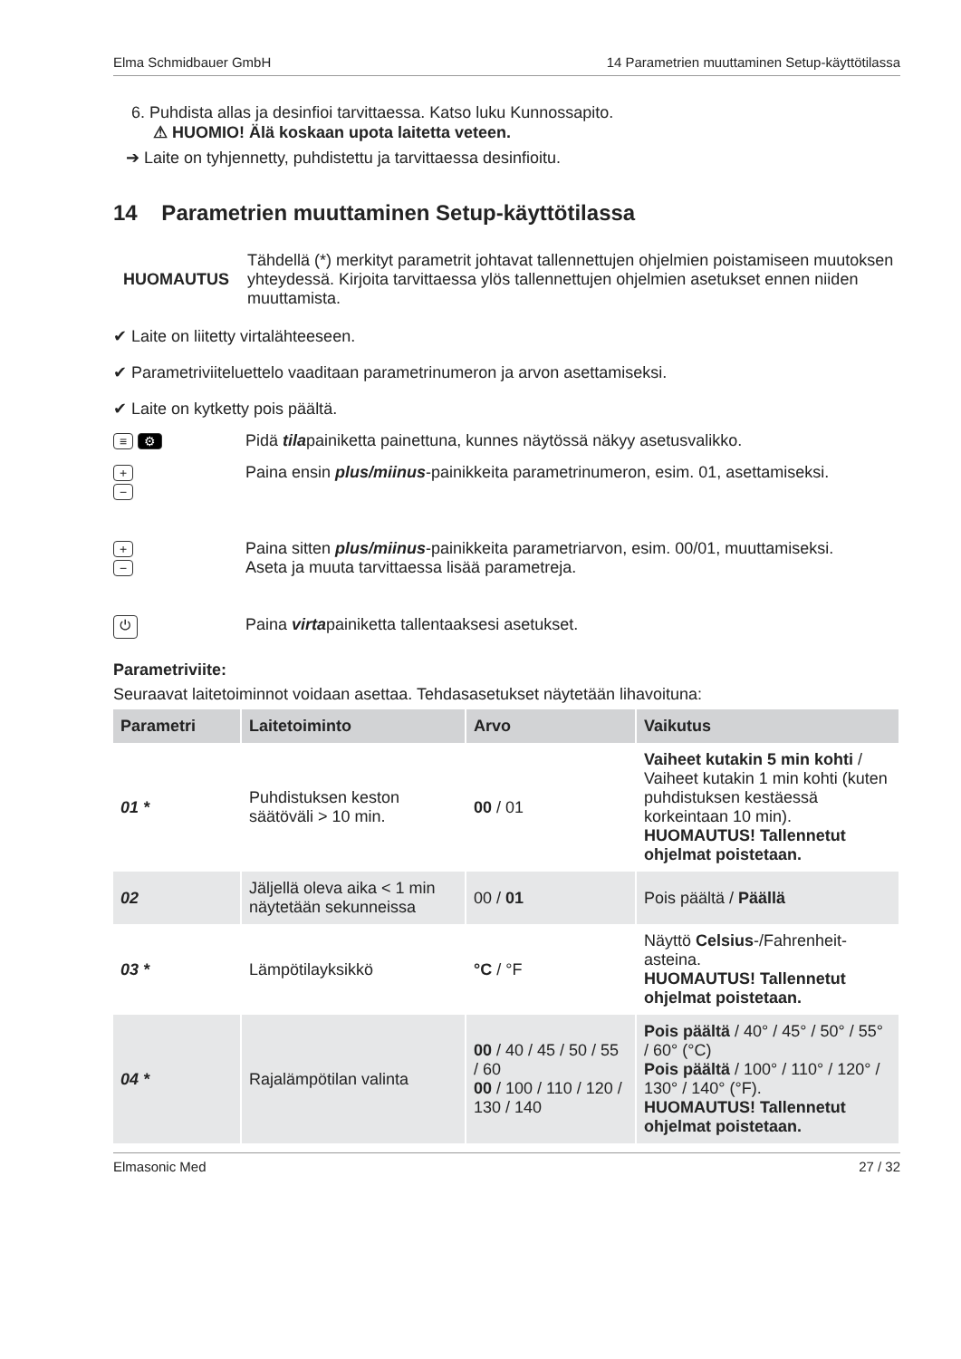Elma Schmidbauer GmbH 14 Parametrien muuttaminen Setup-käyttötilassa
6. Puhdista allas ja desinfioi tarvittaessa. Katso luku Kunnossapito.
⚠ HUOMIO! Älä koskaan upota laitetta veteen.
➔ Laite on tyhjennetty, puhdistettu ja tarvittaessa desinfioitu.
14 Parametrien muuttaminen Setup-käyttötilassa
HUOMAUTUS Tähdellä (*) merkityt parametrit johtavat tallennettujen ohjelmien poistamiseen muutoksen yhteydessä. Kirjoita tarvittaessa ylös tallennettujen ohjelmien asetukset ennen niiden muuttamista.
✔ Laite on liitetty virtalähteeseen.
✔ Parametriviiteluettelo vaaditaan parametrinumeron ja arvon asettamiseksi.
✔ Laite on kytketty pois päältä.
≡ ⚙
Pidä tilapainiketta painettuna, kunnes näytössä näkyy asetusvalikko.
+
−
Paina ensin plus/miinus-painikkeita parametrinumeron, esim. 01, asettamiseksi.
+
−
Paina sitten plus/miinus-painikkeita parametriarvon, esim. 00/01, muuttamiseksi.
Aseta ja muuta tarvittaessa lisää parametreja.
⏻
Paina virtapainiketta tallentaaksesi asetukset.
Parametriviite:
Seuraavat laitetoiminnot voidaan asettaa. Tehdasasetukset näytetään lihavoituna:
| Parametri | Laitetoiminto | Arvo | Vaikutus |
| --- | --- | --- | --- |
| 01 * | Puhdistuksen keston säätöväli > 10 min. | 00 / 01 | Vaiheet kutakin 5 min kohti / Vaiheet kutakin 1 min kohti (kuten puhdistuksen kestäessä korkeintaan 10 min). HUOMAUTUS! Tallennetut ohjelmat poistetaan. |
| 02 | Jäljellä oleva aika < 1 min näytetään sekunneissa | 00 / 01 | Pois päältä / Päällä |
| 03 * | Lämpötilayksikkö | °C / °F | Näyttö Celsius -/Fahrenheit-asteina. HUOMAUTUS! Tallennetut ohjelmat poistetaan. |
| 04 * | Rajalämpötilan valinta | 00 / 40 / 45 / 50 / 55 / 60 00 / 100 / 110 / 120 / 130 / 140 | Pois päältä / 40° / 45° / 50° / 55° / 60° (°C) Pois päältä / 100° / 110° / 120° / 130° / 140° (°F). HUOMAUTUS! Tallennetut ohjelmat poistetaan. |
Elmasonic Med 27 / 32